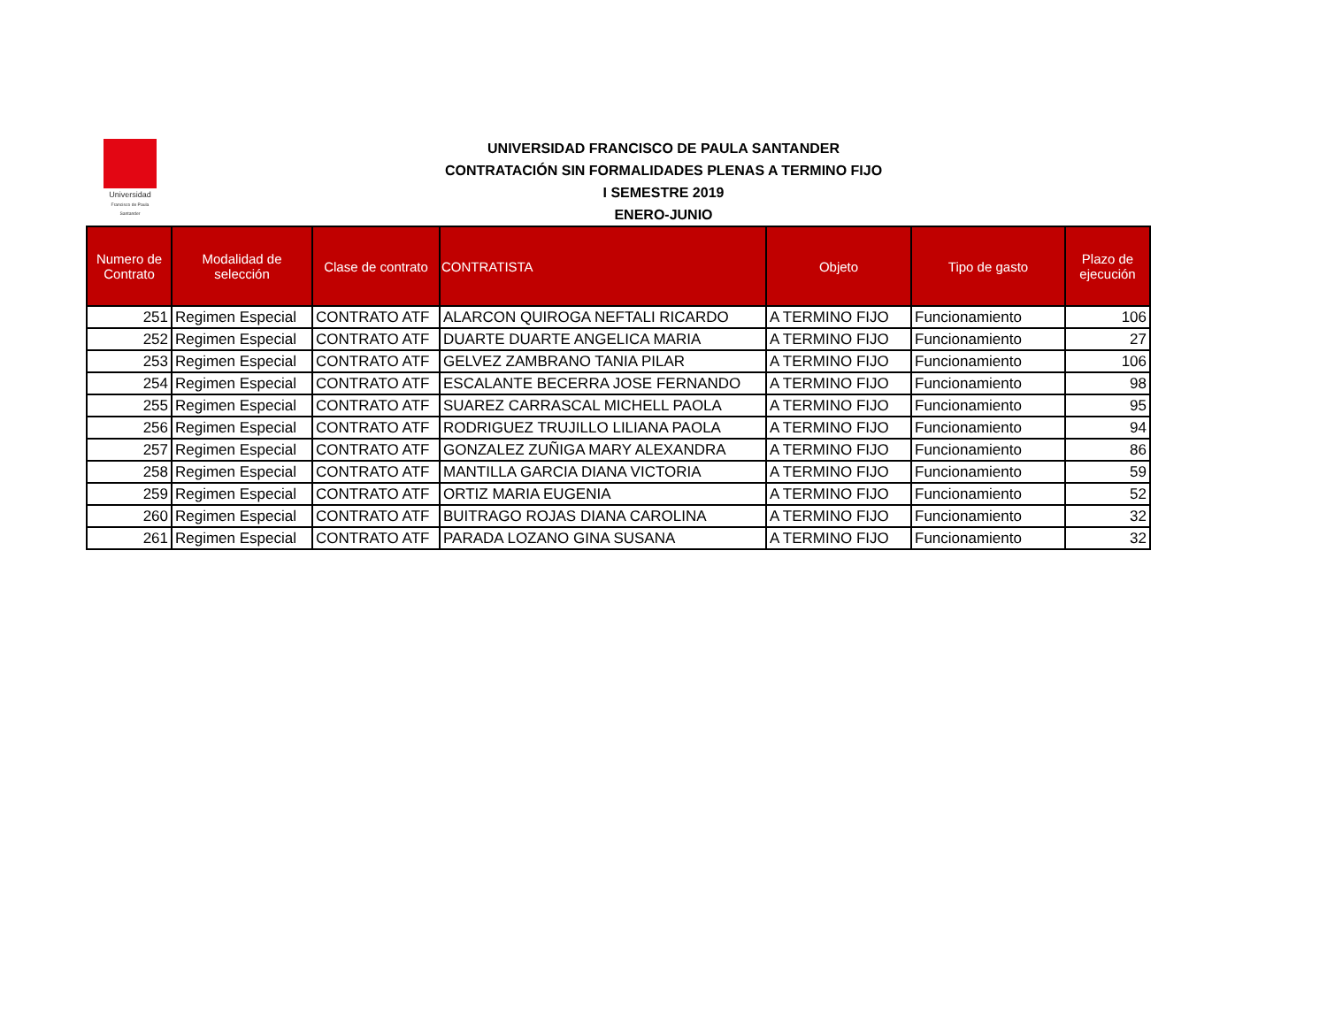Universidad
Francisco de Paula Santander
UNIVERSIDAD FRANCISCO DE PAULA SANTANDER
CONTRATACIÓN SIN FORMALIDADES PLENAS A TERMINO FIJO
I SEMESTRE 2019
ENERO-JUNIO
| Numero de Contrato | Modalidad de selección | Clase de contrato | CONTRATISTA | Objeto | Tipo de gasto | Plazo de ejecución |
| --- | --- | --- | --- | --- | --- | --- |
| 251 | Regimen Especial | CONTRATO ATF | ALARCON QUIROGA NEFTALI RICARDO | A TERMINO FIJO | Funcionamiento | 106 |
| 252 | Regimen Especial | CONTRATO ATF | DUARTE DUARTE ANGELICA MARIA | A TERMINO FIJO | Funcionamiento | 27 |
| 253 | Regimen Especial | CONTRATO ATF | GELVEZ ZAMBRANO TANIA PILAR | A TERMINO FIJO | Funcionamiento | 106 |
| 254 | Regimen Especial | CONTRATO ATF | ESCALANTE BECERRA JOSE FERNANDO | A TERMINO FIJO | Funcionamiento | 98 |
| 255 | Regimen Especial | CONTRATO ATF | SUAREZ CARRASCAL MICHELL PAOLA | A TERMINO FIJO | Funcionamiento | 95 |
| 256 | Regimen Especial | CONTRATO ATF | RODRIGUEZ TRUJILLO LILIANA PAOLA | A TERMINO FIJO | Funcionamiento | 94 |
| 257 | Regimen Especial | CONTRATO ATF | GONZALEZ ZUÑIGA MARY ALEXANDRA | A TERMINO FIJO | Funcionamiento | 86 |
| 258 | Regimen Especial | CONTRATO ATF | MANTILLA GARCIA DIANA VICTORIA | A TERMINO FIJO | Funcionamiento | 59 |
| 259 | Regimen Especial | CONTRATO ATF | ORTIZ MARIA EUGENIA | A TERMINO FIJO | Funcionamiento | 52 |
| 260 | Regimen Especial | CONTRATO ATF | BUITRAGO ROJAS DIANA CAROLINA | A TERMINO FIJO | Funcionamiento | 32 |
| 261 | Regimen Especial | CONTRATO ATF | PARADA LOZANO GINA SUSANA | A TERMINO FIJO | Funcionamiento | 32 |